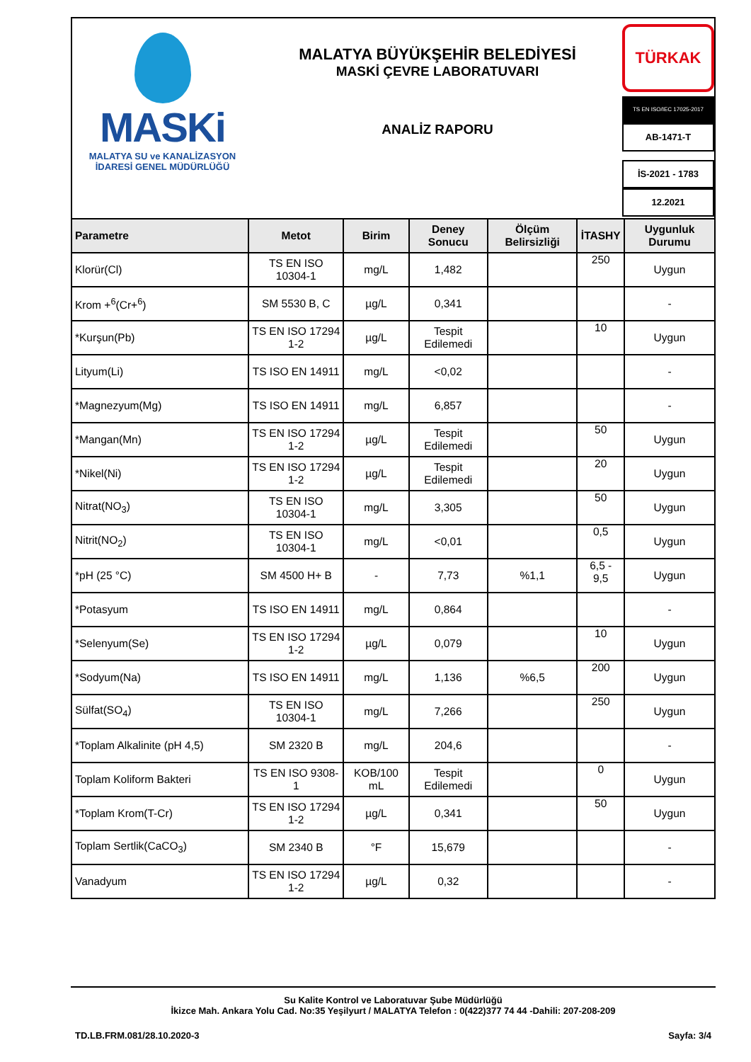MASKi
MALATYA SU ve KANALİZASYON
İDARESİ GENEL MÜDÜRLÜĞÜ
MALATYA BÜYÜKŞEHİR BELEDİYESİ
MASKİ ÇEVRE LABORATUVARI
ANALİZ RAPORU
TÜRKAK
TS EN ISO/IEC 17025-2017
AB-1471-T
İS-2021 - 1783
12.2021
| Parametre | Metot | Birim | Deney Sonucu | Ölçüm Belirsizliği | İTASHY | Uygunluk Durumu |
| --- | --- | --- | --- | --- | --- | --- |
| Klorür(Cl) | TS EN ISO 10304-1 | mg/L | 1,482 | | 250 | Uygun |
| Krom +<sup>6</sup>(Cr+<sup>6</sup>) | SM 5530 B, C | µg/L | 0,341 | | | - |
| *Kurşun(Pb) | TS EN ISO 17294 1-2 | µg/L | Tespit Edilemedi | | 10 | Uygun |
| Lityum(Li) | TS ISO EN 14911 | mg/L | <0,02 | | | - |
| *Magnezyum(Mg) | TS ISO EN 14911 | mg/L | 6,857 | | | - |
| *Mangan(Mn) | TS EN ISO 17294 1-2 | µg/L | Tespit Edilemedi | | 50 | Uygun |
| *Nikel(Ni) | TS EN ISO 17294 1-2 | µg/L | Tespit Edilemedi | | 20 | Uygun |
| Nitrat(NO<sub>3</sub>) | TS EN ISO 10304-1 | mg/L | 3,305 | | 50 | Uygun |
| Nitrit(NO<sub>2</sub>) | TS EN ISO 10304-1 | mg/L | <0,01 | | 0,5 | Uygun |
| *pH (25 °C) | SM 4500 H+ B | - | 7,73 | %1,1 | 6,5 - 9,5 | Uygun |
| *Potasyum | TS ISO EN 14911 | mg/L | 0,864 | | | - |
| *Selenyum(Se) | TS EN ISO 17294 1-2 | µg/L | 0,079 | | 10 | Uygun |
| *Sodyum(Na) | TS ISO EN 14911 | mg/L | 1,136 | %6,5 | 200 | Uygun |
| Sülfat(SO<sub>4</sub>) | TS EN ISO 10304-1 | mg/L | 7,266 | | 250 | Uygun |
| *Toplam Alkalinite (pH 4,5) | SM 2320 B | mg/L | 204,6 | | | - |
| Toplam Koliform Bakteri | TS EN ISO 9308-1 | KOB/100 mL | Tespit Edilemedi | | 0 | Uygun |
| *Toplam Krom(T-Cr) | TS EN ISO 17294 1-2 | µg/L | 0,341 | | 50 | Uygun |
| Toplam Sertlik(CaCO<sub>3</sub>) | SM 2340 B | °F | 15,679 | | | - |
| Vanadyum | TS EN ISO 17294 1-2 | µg/L | 0,32 | | | - |
Su Kalite Kontrol ve Laboratuvar Şube Müdürlüğü
İkizce Mah. Ankara Yolu Cad. No:35 Yeşilyurt / MALATYA Telefon : 0(422)377 74 44 -Dahili: 207-208-209
TD.LB.FRM.081/28.10.2020-3 Sayfa: 3/4